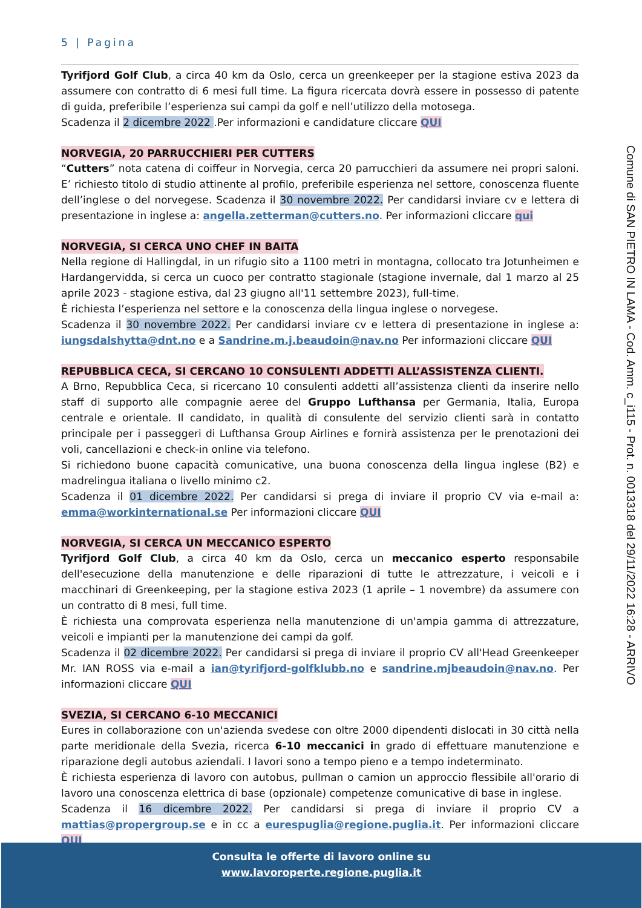5 | Pagina
Tyrifjord Golf Club, a circa 40 km da Oslo, cerca un greenkeeper per la stagione estiva 2023 da assumere con contratto di 6 mesi full time. La figura ricercata dovrà essere in possesso di patente di guida, preferibile l’esperienza sui campi da golf e nell’utilizzo della motosega.
Scadenza il 2 dicembre 2022 .Per informazioni e candidature cliccare QUI
NORVEGIA, 20 PARRUCCHIERI PER CUTTERS
“Cutters” nota catena di coiffeur in Norvegia, cerca 20 parrucchieri da assumere nei propri saloni. E’ richiesto titolo di studio attinente al profilo, preferibile esperienza nel settore, conoscenza fluente dell’inglese o del norvegese. Scadenza il 30 novembre 2022. Per candidarsi inviare cv e lettera di presentazione in inglese a: angella.zetterman@cutters.no. Per informazioni cliccare qui
NORVEGIA, SI CERCA UNO CHEF IN BAITA
Nella regione di Hallingdal, in un rifugio sito a 1100 metri in montagna, collocato tra Jotunheimen e Hardangervidda, si cerca un cuoco per contratto stagionale (stagione invernale, dal 1 marzo al 25 aprile 2023 - stagione estiva, dal 23 giugno all'11 settembre 2023), full-time.
È richiesta l’esperienza nel settore e la conoscenza della lingua inglese o norvegese.
Scadenza il 30 novembre 2022. Per candidarsi inviare cv e lettera di presentazione in inglese a: iungsdalshytta@dnt.no e a Sandrine.m.j.beaudoin@nav.no Per informazioni cliccare QUI
REPUBBLICA CECA, SI CERCANO 10 CONSULENTI ADDETTI ALL’ASSISTENZA CLIENTI.
A Brno, Repubblica Ceca, si ricercano 10 consulenti addetti all’assistenza clienti da inserire nello staff di supporto alle compagnie aeree del Gruppo Lufthansa per Germania, Italia, Europa centrale e orientale. Il candidato, in qualità di consulente del servizio clienti sarà in contatto principale per i passeggeri di Lufthansa Group Airlines e fornirà assistenza per le prenotazioni dei voli, cancellazioni e check-in online via telefono.
Si richiedono buone capacità comunicative, una buona conoscenza della lingua inglese (B2) e madrelingua italiana o livello minimo c2.
Scadenza il 01 dicembre 2022. Per candidarsi si prega di inviare il proprio CV via e-mail a: emma@workinternational.se Per informazioni cliccare QUI
NORVEGIA, SI CERCA UN MECCANICO ESPERTO
Tyrifjord Golf Club, a circa 40 km da Oslo, cerca un meccanico esperto responsabile dell'esecuzione della manutenzione e delle riparazioni di tutte le attrezzature, i veicoli e i macchinari di Greenkeeping, per la stagione estiva 2023 (1 aprile – 1 novembre) da assumere con un contratto di 8 mesi, full time.
È richiesta una comprovata esperienza nella manutenzione di un'ampia gamma di attrezzature, veicoli e impianti per la manutenzione dei campi da golf.
Scadenza il 02 dicembre 2022. Per candidarsi si prega di inviare il proprio CV all'Head Greenkeeper Mr. IAN ROSS via e-mail a ian@tyrifjord-golfklubb.no e sandrine.mjbeaudoin@nav.no. Per informazioni cliccare QUI
SVEZIA, SI CERCANO 6-10 MECCANICI
Eures in collaborazione con un'azienda svedese con oltre 2000 dipendenti dislocati in 30 città nella parte meridionale della Svezia, ricerca 6-10 meccanici in grado di effettuare manutenzione e riparazione degli autobus aziendali. I lavori sono a tempo pieno e a tempo indeterminato.
È richiesta esperienza di lavoro con autobus, pullman o camion un approccio flessibile all'orario di lavoro una conoscenza elettrica di base (opzionale) competenze comunicative di base in inglese.
Scadenza il 16 dicembre 2022. Per candidarsi si prega di inviare il proprio CV a mattias@propergroup.se e in cc a eurespuglia@regione.puglia.it. Per informazioni cliccare QUI
Comune di SAN PIETRO IN LAMA - Cod. Amm. c_i115 - Prot. n. 0013318 del 29/11/2022 16:28 - ARRIVO
Consulta le offerte di lavoro online su
www.lavoroperte.regione.puglia.it